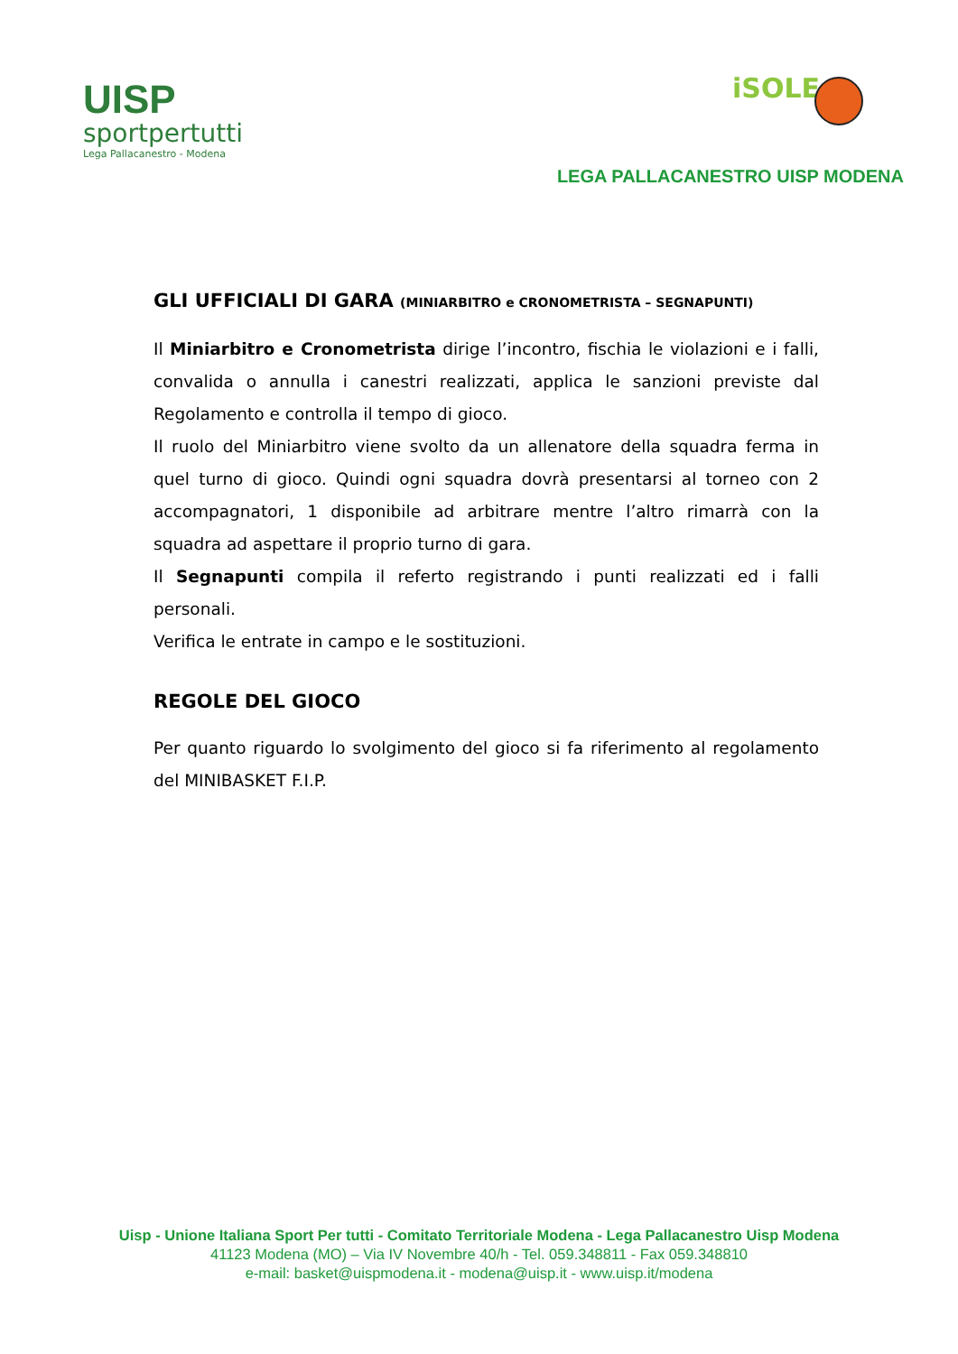UISP
sportpertutti
Lega Pallacanestro - Modena
iSOLE
LEGA PALLACANESTRO UISP MODENA
GLI UFFICIALI DI GARA (MINIARBITRO e CRONOMETRISTA – SEGNAPUNTI)
Il Miniarbitro e Cronometrista dirige l’incontro, fischia le violazioni e i falli, convalida o annulla i canestri realizzati, applica le sanzioni previste dal Regolamento e controlla il tempo di gioco.
Il ruolo del Miniarbitro viene svolto da un allenatore della squadra ferma in quel turno di gioco. Quindi ogni squadra dovrà presentarsi al torneo con 2 accompagnatori, 1 disponibile ad arbitrare mentre l’altro rimarrà con la squadra ad aspettare il proprio turno di gara.
Il Segnapunti compila il referto registrando i punti realizzati ed i falli personali.
Verifica le entrate in campo e le sostituzioni.
REGOLE DEL GIOCO
Per quanto riguardo lo svolgimento del gioco si fa riferimento al regolamento del MINIBASKET F.I.P.
Uisp - Unione Italiana Sport Per tutti - Comitato Territoriale Modena - Lega Pallacanestro Uisp Modena
41123 Modena (MO) – Via IV Novembre 40/h - Tel. 059.348811 - Fax 059.348810
e-mail: basket@uispmodena.it - modena@uisp.it - www.uisp.it/modena